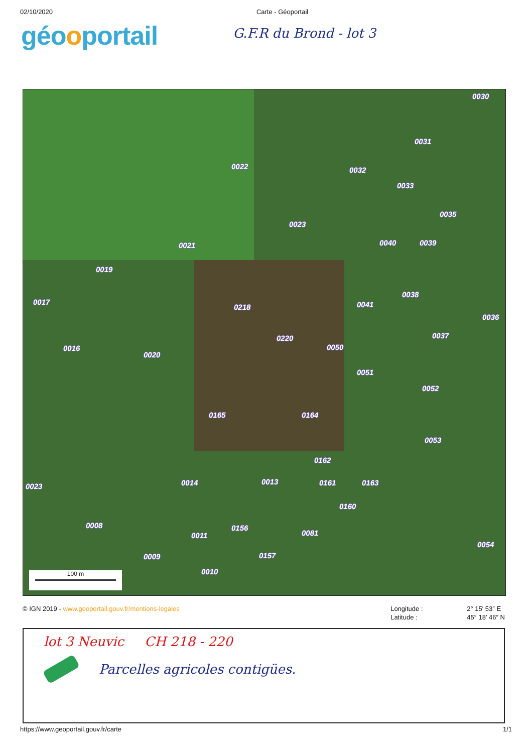02/10/2020 Carte - Géoportail
géooportail
G.F.R du Brond - lot 3
0030
0031
0022 0032
0033
0035
0023
0040 0039
0021
0019
0038
0017
0218 0041
0036
0037
0220
0050
0016
0020
0051
0052
0165 0164
0053
0162
0013
0014 0161 0163
0023
0160
0008 0156
0081
0011
0054
0009 0157
0010
100 m
© IGN 2019 - www.geoportail.gouv.fr/mentions-legales Longitude : 2° 15′ 53″ E Latitude : 45° 18′ 46″ N
lot 3 Neuvic CH 218 - 220
Parcelles agricoles contigües.
https://www.geoportail.gouv.fr/carte 1/1